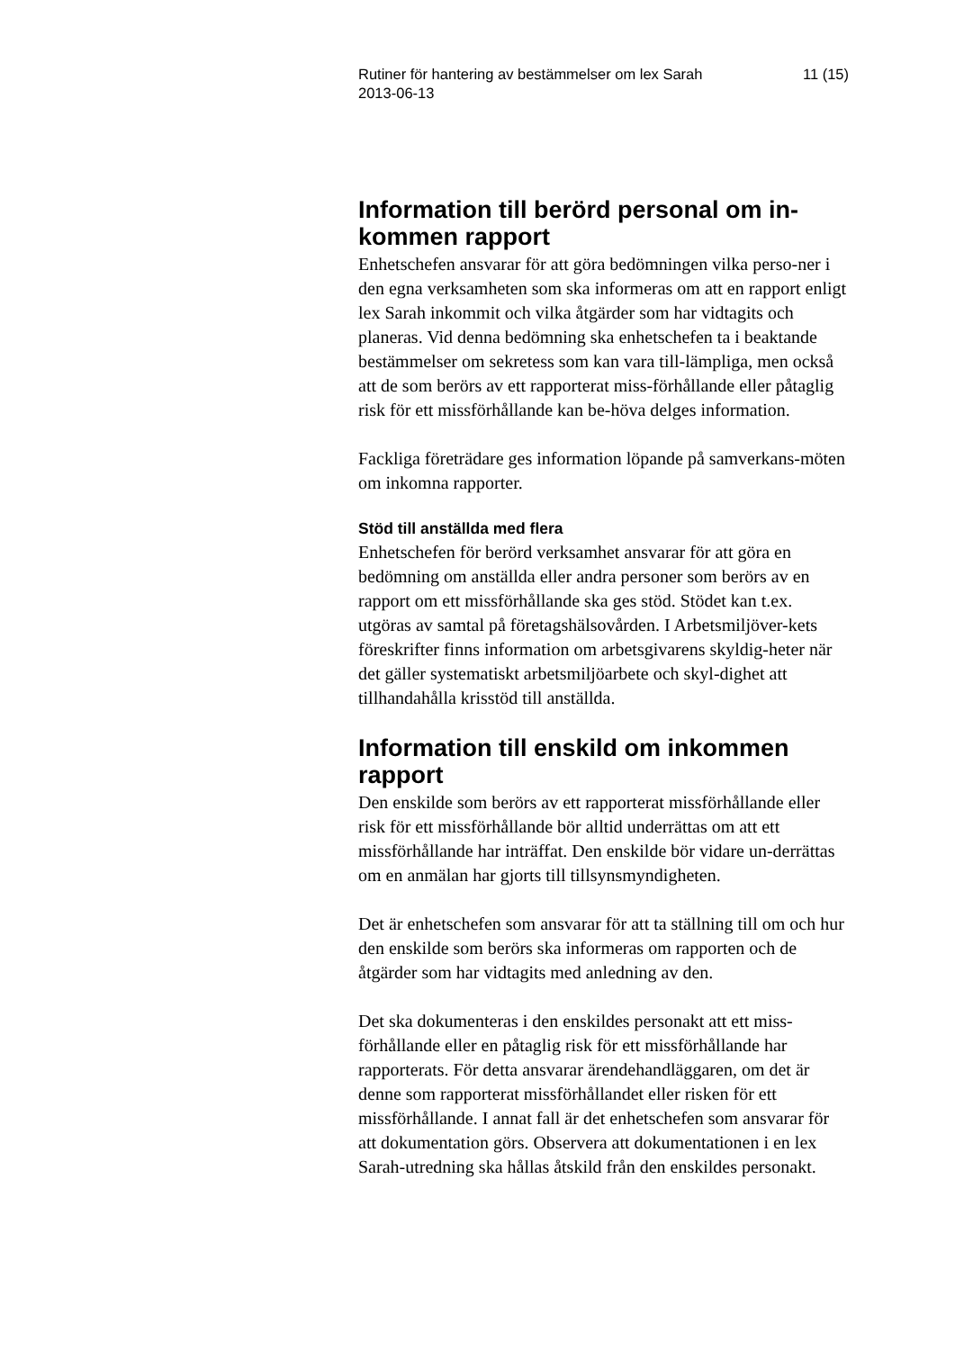Rutiner för hantering av bestämmelser om lex Sarah
2013-06-13 11 (15)
Information till berörd personal om in-
kommen rapport
Enhetschefen ansvarar för att göra bedömningen vilka perso-ner i den egna verksamheten som ska informeras om att en rapport enligt lex Sarah inkommit och vilka åtgärder som har vidtagits och planeras. Vid denna bedömning ska enhetschefen ta i beaktande bestämmelser om sekretess som kan vara till-lämpliga, men också att de som berörs av ett rapporterat miss-förhållande eller påtaglig risk för ett missförhållande kan be-höva delges information.
Fackliga företrädare ges information löpande på samverkans-möten om inkomna rapporter.
Stöd till anställda med flera
Enhetschefen för berörd verksamhet ansvarar för att göra en bedömning om anställda eller andra personer som berörs av en rapport om ett missförhållande ska ges stöd. Stödet kan t.ex. utgöras av samtal på företagshälsovården. I Arbetsmiljöver-kets föreskrifter finns information om arbetsgivarens skyldig-heter när det gäller systematiskt arbetsmiljöarbete och skyl-dighet att tillhandahålla krisstöd till anställda.
Information till enskild om inkommen rapport
Den enskilde som berörs av ett rapporterat missförhållande eller risk för ett missförhållande bör alltid underrättas om att ett missförhållande har inträffat. Den enskilde bör vidare un-derrättas om en anmälan har gjorts till tillsynsmyndigheten.
Det är enhetschefen som ansvarar för att ta ställning till om och hur den enskilde som berörs ska informeras om rapporten och de åtgärder som har vidtagits med anledning av den.
Det ska dokumenteras i den enskildes personakt att ett miss-förhållande eller en påtaglig risk för ett missförhållande har rapporterats. För detta ansvarar ärendehandläggaren, om det är denne som rapporterat missförhållandet eller risken för ett missförhållande. I annat fall är det enhetschefen som ansvarar för att dokumentation görs. Observera att dokumentationen i en lex Sarah-utredning ska hållas åtskild från den enskildes personakt.